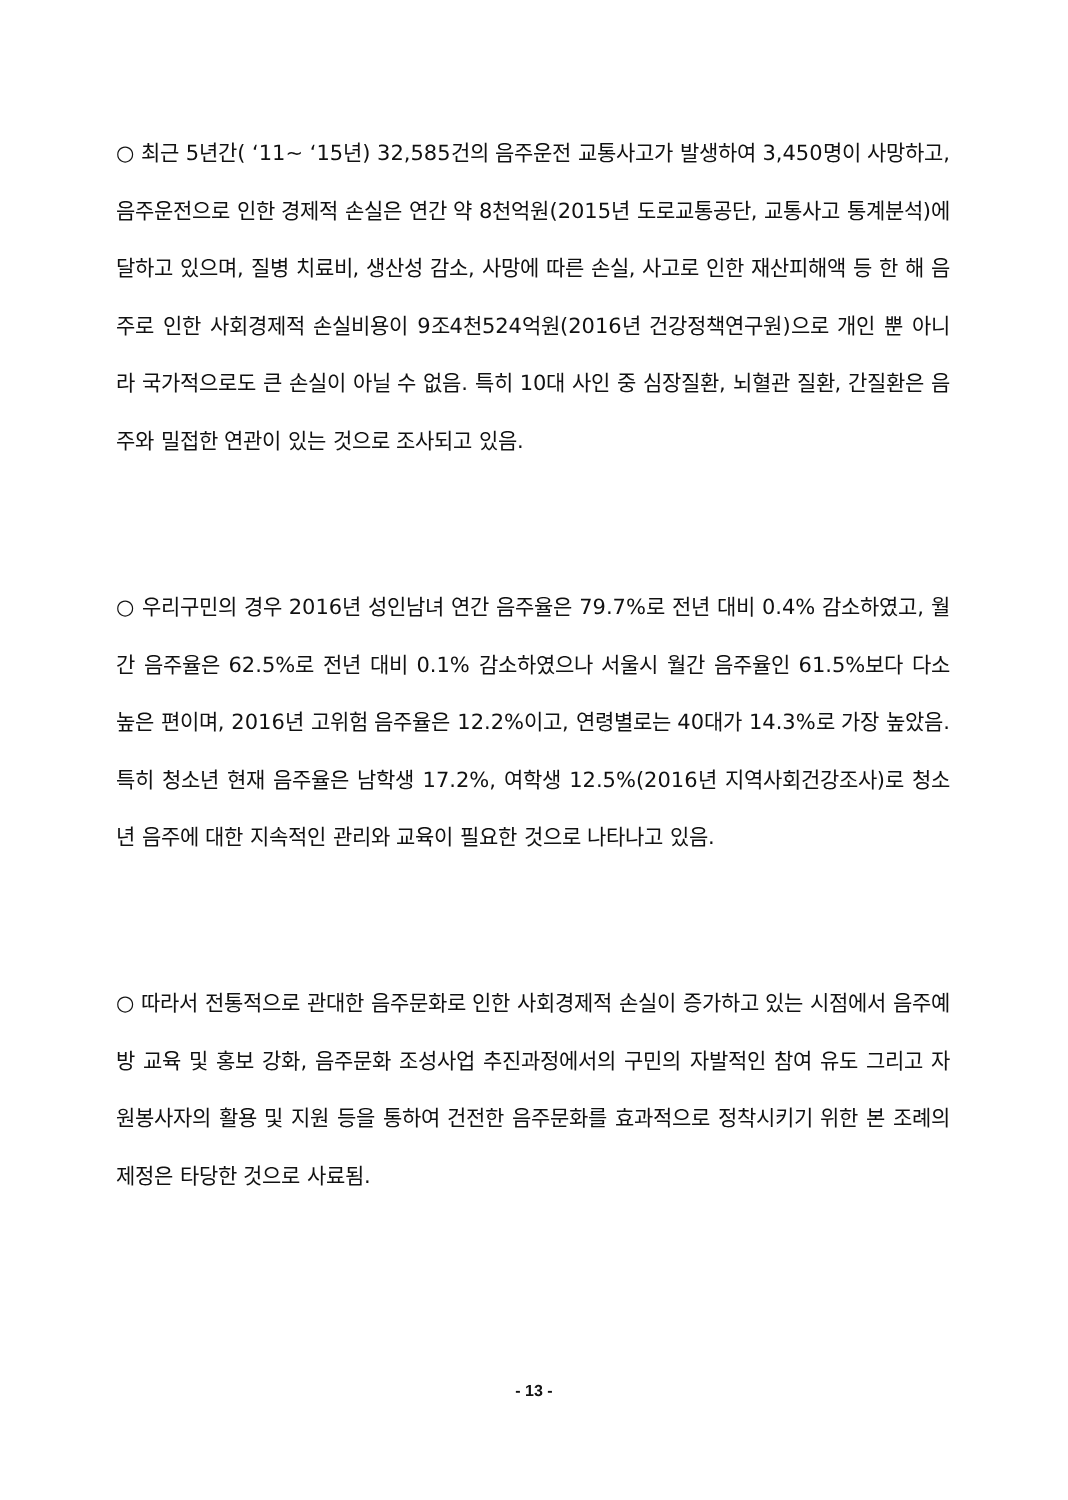○ 최근 5년간( ‘11~ ‘15년) 32,585건의 음주운전 교통사고가 발생하여 3,450명이 사망하고, 음주운전으로 인한 경제적 손실은 연간 약 8천억원(2015년 도로교통공단, 교통사고 통계분석)에 달하고 있으며, 질병 치료비, 생산성 감소, 사망에 따른 손실, 사고로 인한 재산피해액 등 한 해 음주로 인한 사회경제적 손실비용이 9조4천524억원(2016년 건강정책연구원)으로 개인 뿐 아니라 국가적으로도 큰 손실이 아닐 수 없음. 특히 10대 사인 중 심장질환, 뇌혈관 질환, 간질환은 음주와 밀접한 연관이 있는 것으로 조사되고 있음.
○ 우리구민의 경우 2016년 성인남녀 연간 음주율은 79.7%로 전년 대비 0.4% 감소하였고, 월간 음주율은 62.5%로 전년 대비 0.1% 감소하였으나 서울시 월간 음주율인 61.5%보다 다소 높은 편이며, 2016년 고위험 음주율은 12.2%이고, 연령별로는 40대가 14.3%로 가장 높았음. 특히 청소년 현재 음주율은 남학생 17.2%, 여학생 12.5%(2016년 지역사회건강조사)로 청소년 음주에 대한 지속적인 관리와 교육이 필요한 것으로 나타나고 있음.
○ 따라서 전통적으로 관대한 음주문화로 인한 사회경제적 손실이 증가하고 있는 시점에서 음주예방 교육 및 홍보 강화, 음주문화 조성사업 추진과정에서의 구민의 자발적인 참여 유도 그리고 자원봉사자의 활용 및 지원 등을 통하여 건전한 음주문화를 효과적으로 정착시키기 위한 본 조례의 제정은 타당한 것으로 사료됨.
- 13 -